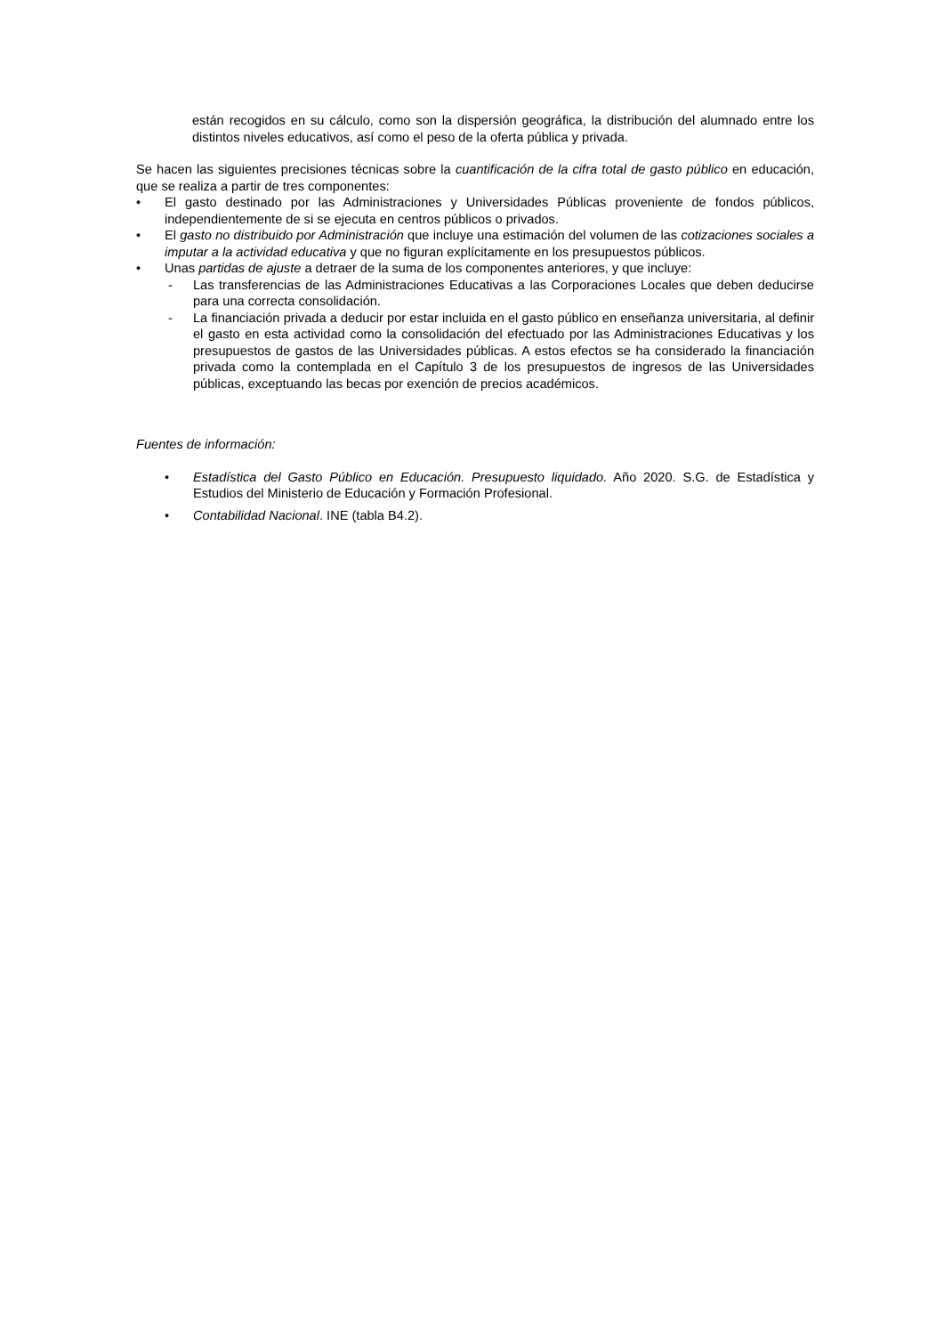están recogidos en su cálculo, como son la dispersión geográfica, la distribución del alumnado entre los distintos niveles educativos, así como el peso de la oferta pública y privada.
Se hacen las siguientes precisiones técnicas sobre la cuantificación de la cifra total de gasto público en educación, que se realiza a partir de tres componentes:
• El gasto destinado por las Administraciones y Universidades Públicas proveniente de fondos públicos, independientemente de si se ejecuta en centros públicos o privados.
• El gasto no distribuido por Administración que incluye una estimación del volumen de las cotizaciones sociales a imputar a la actividad educativa y que no figuran explícitamente en los presupuestos públicos.
• Unas partidas de ajuste a detraer de la suma de los componentes anteriores, y que incluye:
- Las transferencias de las Administraciones Educativas a las Corporaciones Locales que deben deducirse para una correcta consolidación.
- La financiación privada a deducir por estar incluida en el gasto público en enseñanza universitaria, al definir el gasto en esta actividad como la consolidación del efectuado por las Administraciones Educativas y los presupuestos de gastos de las Universidades públicas. A estos efectos se ha considerado la financiación privada como la contemplada en el Capítulo 3 de los presupuestos de ingresos de las Universidades públicas, exceptuando las becas por exención de precios académicos.
Fuentes de información:
• Estadística del Gasto Público en Educación. Presupuesto liquidado. Año 2020. S.G. de Estadística y Estudios del Ministerio de Educación y Formación Profesional.
• Contabilidad Nacional. INE (tabla B4.2).